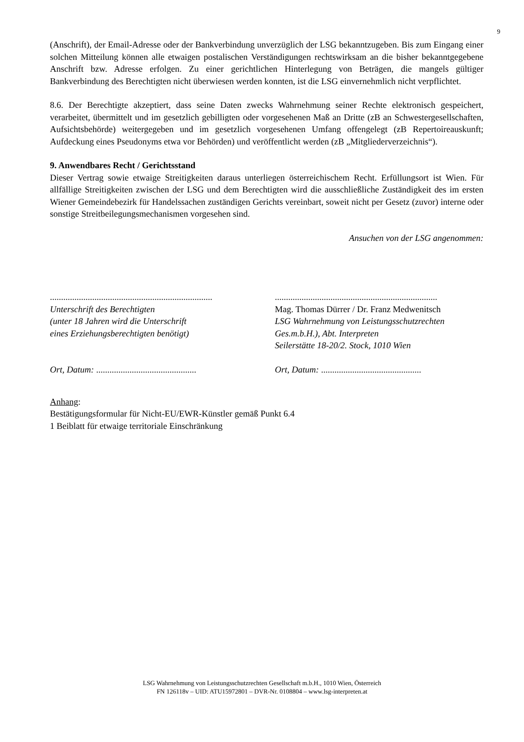9
(Anschrift), der Email-Adresse oder der Bankverbindung unverzüglich der LSG bekanntzugeben. Bis zum Eingang einer solchen Mitteilung können alle etwaigen postalischen Verständigungen rechtswirksam an die bisher bekanntgegebene Anschrift bzw. Adresse erfolgen. Zu einer gerichtlichen Hinterlegung von Beträgen, die mangels gültiger Bankverbindung des Berechtigten nicht überwiesen werden konnten, ist die LSG einvernehmlich nicht verpflichtet.
8.6. Der Berechtigte akzeptiert, dass seine Daten zwecks Wahrnehmung seiner Rechte elektronisch gespeichert, verarbeitet, übermittelt und im gesetzlich gebilligten oder vorgesehenen Maß an Dritte (zB an Schwestergesellschaften, Aufsichtsbehörde) weitergegeben und im gesetzlich vorgesehenen Umfang offengelegt (zB Repertoireauskunft; Aufdeckung eines Pseudonyms etwa vor Behörden) und veröffentlicht werden (zB „Mitgliederverzeichnis“).
9. Anwendbares Recht / Gerichtsstand
Dieser Vertrag sowie etwaige Streitigkeiten daraus unterliegen österreichischem Recht. Erfüllungsort ist Wien. Für allfällige Streitigkeiten zwischen der LSG und dem Berechtigten wird die ausschließliche Zuständigkeit des im ersten Wiener Gemeindebezirk für Handelssachen zuständigen Gerichts vereinbart, soweit nicht per Gesetz (zuvor) interne oder sonstige Streitbeilegungsmechanismen vorgesehen sind.
Ansuchen von der LSG angenommen:
.........................................................................
Unterschrift des Berechtigten
(unter 18 Jahren wird die Unterschrift
eines Erziehungsberechtigten benötigt)
Ort, Datum: .............................................
.........................................................................
Mag. Thomas Dürrer / Dr. Franz Medwenitsch
LSG Wahrnehmung von Leistungsschutzrechten
Ges.m.b.H.), Abt. Interpreten
Seilerstätte 18-20/2. Stock, 1010 Wien
Ort, Datum: .............................................
Anhang:
Bestätigungsformular für Nicht-EU/EWR-Künstler gemäß Punkt 6.4
1 Beiblatt für etwaige territoriale Einschränkung
LSG Wahrnehmung von Leistungsschutzrechten Gesellschaft m.b.H., 1010 Wien, Österreich
FN 126118v – UID: ATU15972801 – DVR-Nr. 0108804 – www.lsg-interpreten.at